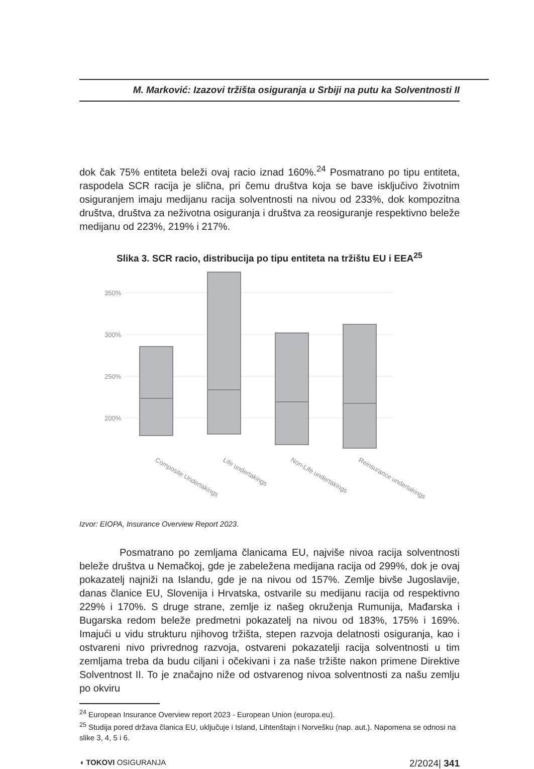M. Marković: Izazovi tržišta osiguranja u Srbiji na putu ka Solventnosti II
dok čak 75% entiteta beleži ovaj racio iznad 160%.<sup>24</sup> Posmatrano po tipu entiteta, raspodela SCR racija je slična, pri čemu društva koja se bave isključivo životnim osiguranjem imaju medijanu racija solventnosti na nivou od 233%, dok kompozitna društva, društva za neživotna osiguranja i društva za reosiguranje respektivno beleže medijanu od 223%, 219% i 217%.
Slika 3. SCR racio, distribucija po tipu entiteta na tržištu EU i EEA<sup>25</sup>
350%
300%
250%
200%
Composite Undertakings
Life undertakings
Non-Life undertakings
Reinsurance undertakings
Izvor: EIOPA, Insurance Overview Report 2023.
Posmatrano po zemljama članicama EU, najviše nivoa racija solventnosti beleže društva u Nemačkoj, gde je zabeležena medijana racija od 299%, dok je ovaj pokazatelj najniži na Islandu, gde je na nivou od 157%. Zemlje bivše Jugoslavije, danas članice EU, Slovenija i Hrvatska, ostvarile su medijanu racija od respektivno 229% i 170%. S druge strane, zemlje iz našeg okruženja Rumunija, Mađarska i Bugarska redom beleže predmetni pokazatelj na nivou od 183%, 175% i 169%. Imajući u vidu strukturu njihovog tržišta, stepen razvoja delatnosti osiguranja, kao i ostvareni nivo privrednog razvoja, ostvareni pokazatelji racija solventnosti u tim zemljama treba da budu ciljani i očekivani i za naše tržište nakon primene Direktive Solventnost II. To je značajno niže od ostvarenog nivoa solventnosti za našu zemlju po okviru
<sup>24</sup> European Insurance Overview report 2023 - European Union (europa.eu).
<sup>25</sup> Studija pored država članica EU, uključuje i Island, Lihtenštajn i Norvešku (nap. aut.). Napomena se odnosi na slike 3, 4, 5 i 6.
◖ TOKOVI OSIGURANJA 2/2024| 341